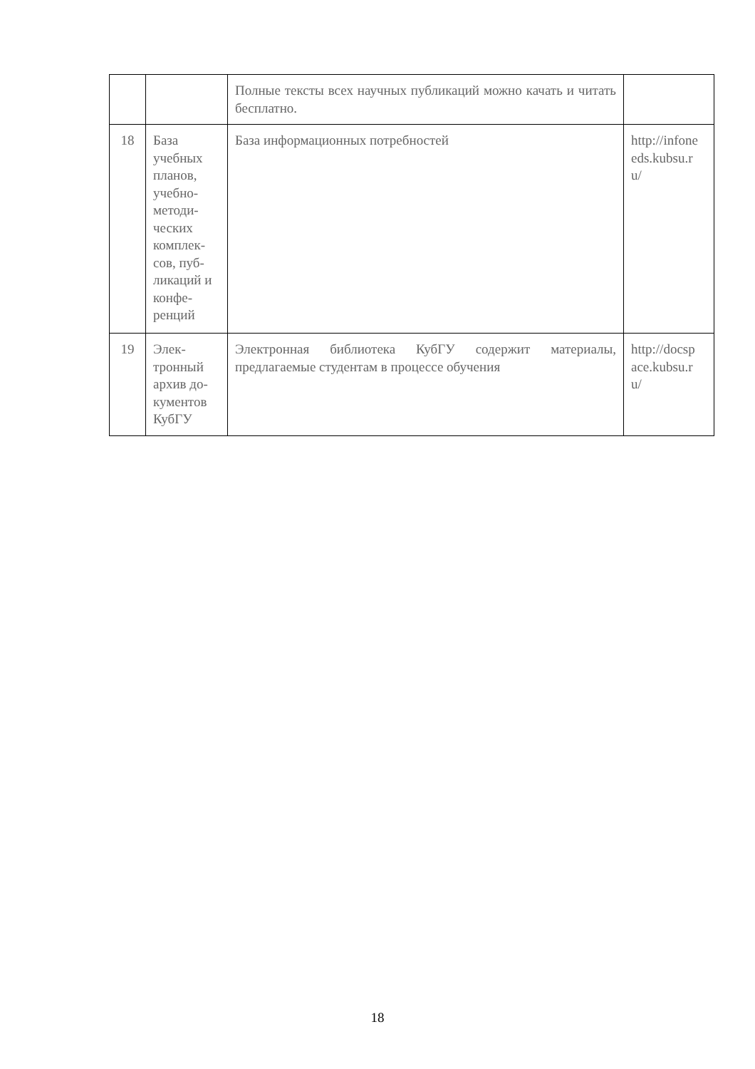| | | Полные тексты всех научных публикаций можно качать и читать бесплатно. | |
| 18 | База учебных планов, учебно-методи-ческих комплек-сов, пуб-ликаций и конфе-ренций | База информационных потребностей | http://infone eds.kubsu.r u/ |
| 19 | Элек-тронный архив до-кументов КубГУ | Электронная библиотека КубГУ содержит материалы, предлагаемые студентам в процессе обучения | http://docsp ace.kubsu.r u/ |
18